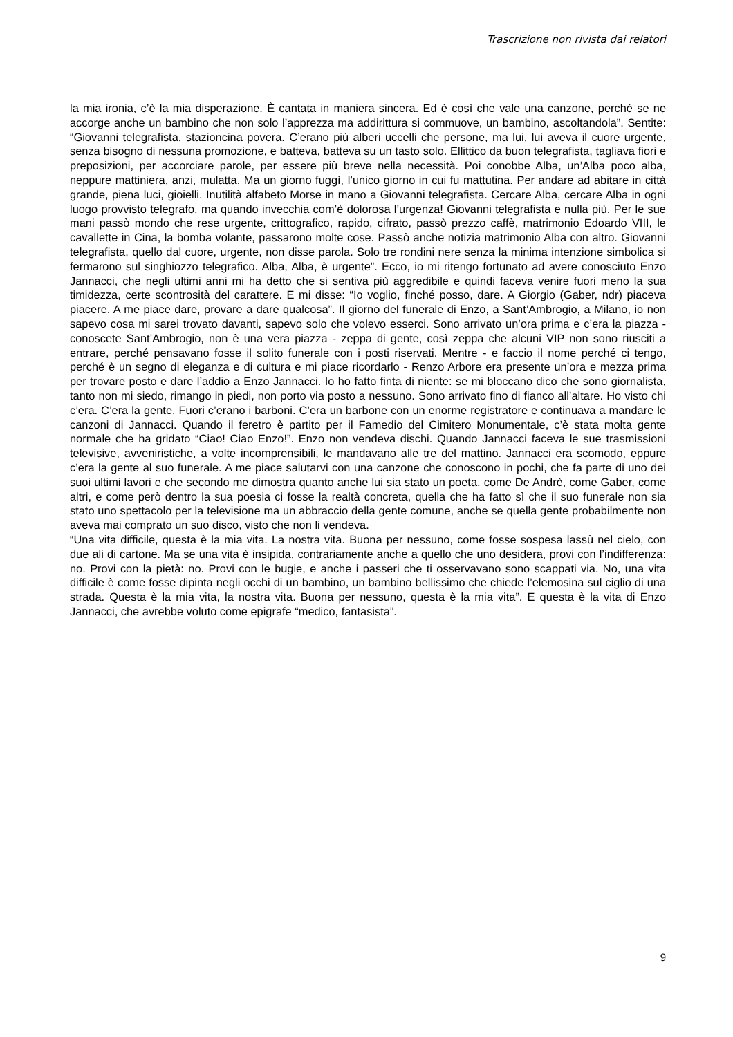Trascrizione non rivista dai relatori
la mia ironia, c’è la mia disperazione. È cantata in maniera sincera. Ed è così che vale una canzone, perché se ne accorge anche un bambino che non solo l’apprezza ma addirittura si commuove, un bambino, ascoltandola”. Sentite: “Giovanni telegrafista, stazioncina povera. C’erano più alberi uccelli che persone, ma lui, lui aveva il cuore urgente, senza bisogno di nessuna promozione, e batteva, batteva su un tasto solo. Ellittico da buon telegrafista, tagliava fiori e preposizioni, per accorciare parole, per essere più breve nella necessità. Poi conobbe Alba, un’Alba poco alba, neppure mattiniera, anzi, mulatta. Ma un giorno fuggì, l’unico giorno in cui fu mattutina. Per andare ad abitare in città grande, piena luci, gioielli. Inutilità alfabeto Morse in mano a Giovanni telegrafista. Cercare Alba, cercare Alba in ogni luogo provvisto telegrafo, ma quando invecchia com’è dolorosa l’urgenza! Giovanni telegrafista e nulla più. Per le sue mani passò mondo che rese urgente, crittografico, rapido, cifrato, passò prezzo caffè, matrimonio Edoardo VIII, le cavallette in Cina, la bomba volante, passarono molte cose. Passò anche notizia matrimonio Alba con altro. Giovanni telegrafista, quello dal cuore, urgente, non disse parola. Solo tre rondini nere senza la minima intenzione simbolica si fermarono sul singhiozzo telegrafico. Alba, Alba, è urgente”. Ecco, io mi ritengo fortunato ad avere conosciuto Enzo Jannacci, che negli ultimi anni mi ha detto che si sentiva più aggredibile e quindi faceva venire fuori meno la sua timidezza, certe scontrosità del carattere. E mi disse: “Io voglio, finché posso, dare. A Giorgio (Gaber, ndr) piaceva piacere. A me piace dare, provare a dare qualcosa”. Il giorno del funerale di Enzo, a Sant’Ambrogio, a Milano, io non sapevo cosa mi sarei trovato davanti, sapevo solo che volevo esserci. Sono arrivato un’ora prima e c’era la piazza - conoscete Sant’Ambrogio, non è una vera piazza - zeppa di gente, così zeppa che alcuni VIP non sono riusciti a entrare, perché pensavano fosse il solito funerale con i posti riservati. Mentre - e faccio il nome perché ci tengo, perché è un segno di eleganza e di cultura e mi piace ricordarlo - Renzo Arbore era presente un’ora e mezza prima per trovare posto e dare l’addio a Enzo Jannacci. Io ho fatto finta di niente: se mi bloccano dico che sono giornalista, tanto non mi siedo, rimango in piedi, non porto via posto a nessuno. Sono arrivato fino di fianco all’altare. Ho visto chi c’era. C’era la gente. Fuori c’erano i barboni. C’era un barbone con un enorme registratore e continuava a mandare le canzoni di Jannacci. Quando il feretro è partito per il Famedio del Cimitero Monumentale, c’è stata molta gente normale che ha gridato “Ciao! Ciao Enzo!”. Enzo non vendeva dischi. Quando Jannacci faceva le sue trasmissioni televisive, avveniristiche, a volte incomprensibili, le mandavano alle tre del mattino. Jannacci era scomodo, eppure c’era la gente al suo funerale. A me piace salutarvi con una canzone che conoscono in pochi, che fa parte di uno dei suoi ultimi lavori e che secondo me dimostra quanto anche lui sia stato un poeta, come De Andrè, come Gaber, come altri, e come però dentro la sua poesia ci fosse la realtà concreta, quella che ha fatto sì che il suo funerale non sia stato uno spettacolo per la televisione ma un abbraccio della gente comune, anche se quella gente probabilmente non aveva mai comprato un suo disco, visto che non li vendeva.
“Una vita difficile, questa è la mia vita. La nostra vita. Buona per nessuno, come fosse sospesa lassù nel cielo, con due ali di cartone. Ma se una vita è insipida, contrariamente anche a quello che uno desidera, provi con l’indifferenza: no. Provi con la pietà: no. Provi con le bugie, e anche i passeri che ti osservavano sono scappati via. No, una vita difficile è come fosse dipinta negli occhi di un bambino, un bambino bellissimo che chiede l’elemosina sul ciglio di una strada. Questa è la mia vita, la nostra vita. Buona per nessuno, questa è la mia vita”. E questa è la vita di Enzo Jannacci, che avrebbe voluto come epigrafe “medico, fantasista”.
9